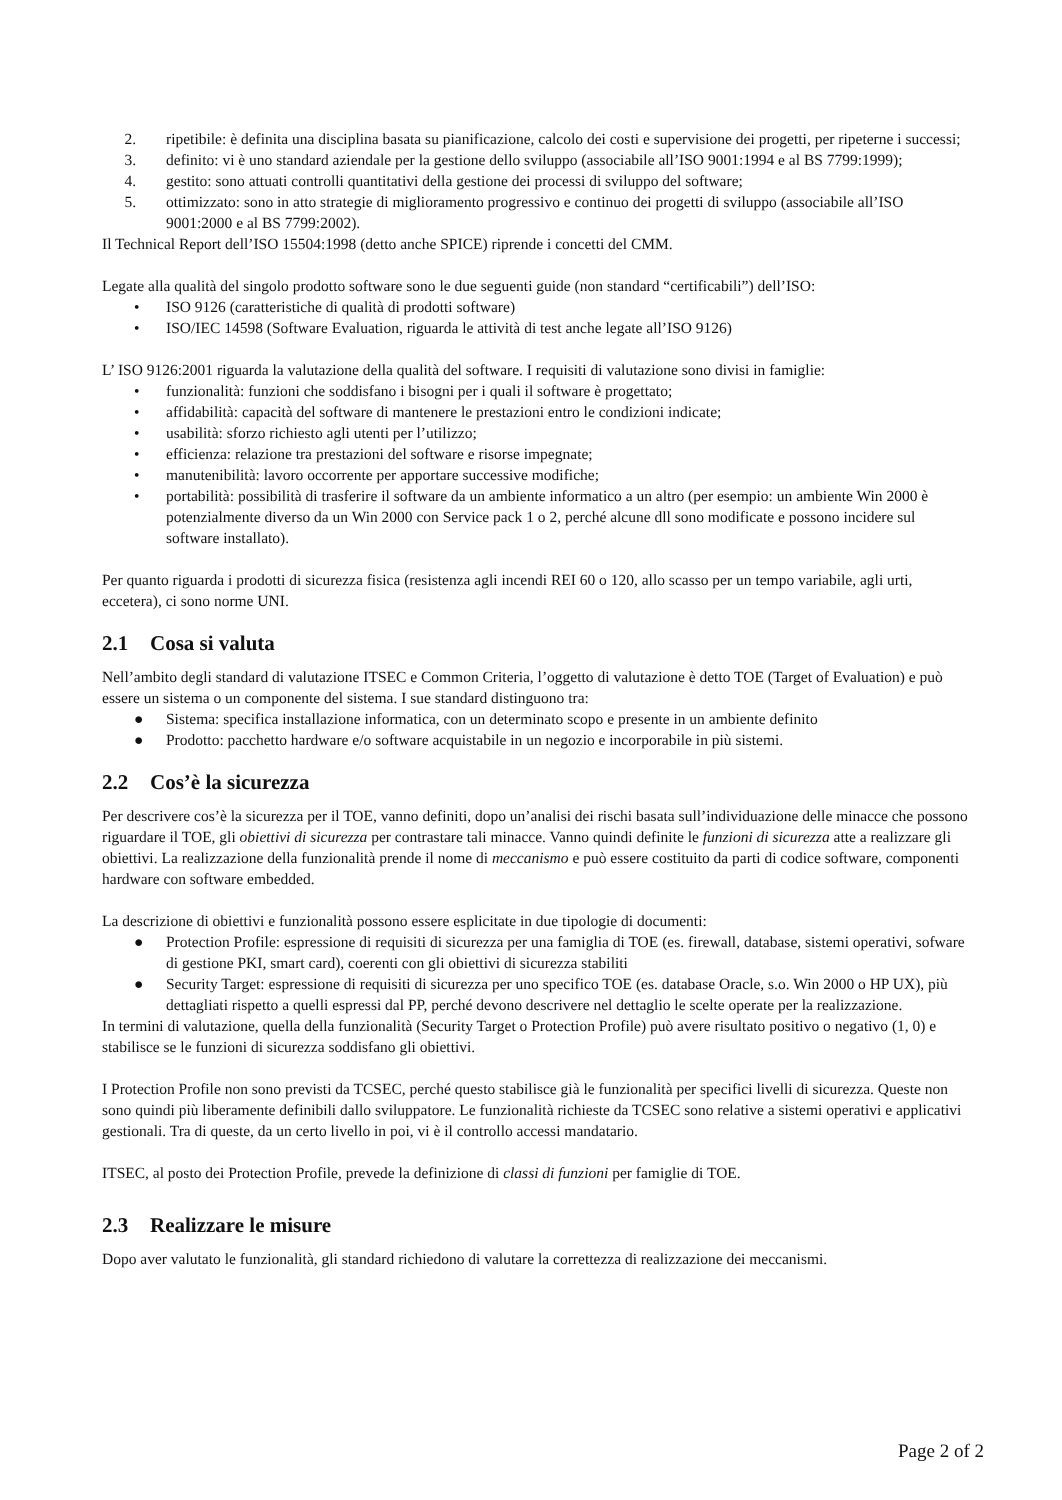2. ripetibile: è definita una disciplina basata su pianificazione, calcolo dei costi e supervisione dei progetti, per ripeterne i successi;
3. definito: vi è uno standard aziendale per la gestione dello sviluppo (associabile all’ISO 9001:1994 e al BS 7799:1999);
4. gestito: sono attuati controlli quantitativi della gestione dei processi di sviluppo del software;
5. ottimizzato: sono in atto strategie di miglioramento progressivo e continuo dei progetti di sviluppo (associabile all’ISO 9001:2000 e al BS 7799:2002).
Il Technical Report dell’ISO 15504:1998 (detto anche SPICE) riprende i concetti del CMM.
Legate alla qualità del singolo prodotto software sono le due seguenti guide (non standard “certificabili”) dell’ISO:
• ISO 9126 (caratteristiche di qualità di prodotti software)
• ISO/IEC 14598 (Software Evaluation, riguarda le attività di test anche legate all’ISO 9126)
L’ ISO 9126:2001 riguarda la valutazione della qualità del software. I requisiti di valutazione sono divisi in famiglie:
• funzionalità: funzioni che soddisfano i bisogni per i quali il software è progettato;
• affidabilità: capacità del software di mantenere le prestazioni entro le condizioni indicate;
• usabilità: sforzo richiesto agli utenti per l’utilizzo;
• efficienza: relazione tra prestazioni del software e risorse impegnate;
• manutenibilità: lavoro occorrente per apportare successive modifiche;
• portabilità: possibilità di trasferire il software da un ambiente informatico a un altro (per esempio: un ambiente Win 2000 è potenzialmente diverso da un Win 2000 con Service pack 1 o 2, perché alcune dll sono modificate e possono incidere sul software installato).
Per quanto riguarda i prodotti di sicurezza fisica (resistenza agli incendi REI 60 o 120, allo scasso per un tempo variabile, agli urti, eccetera), ci sono norme UNI.
2.1 Cosa si valuta
Nell’ambito degli standard di valutazione ITSEC e Common Criteria, l’oggetto di valutazione è detto TOE (Target of Evaluation) e può essere un sistema o un componente del sistema. I sue standard distinguono tra:
● Sistema: specifica installazione informatica, con un determinato scopo e presente in un ambiente definito
● Prodotto: pacchetto hardware e/o software acquistabile in un negozio e incorporabile in più sistemi.
2.2 Cos’è la sicurezza
Per descrivere cos’è la sicurezza per il TOE, vanno definiti, dopo un’analisi dei rischi basata sull’individuazione delle minacce che possono riguardare il TOE, gli obiettivi di sicurezza per contrastare tali minacce. Vanno quindi definite le funzioni di sicurezza atte a realizzare gli obiettivi. La realizzazione della funzionalità prende il nome di meccanismo e può essere costituito da parti di codice software, componenti hardware con software embedded.
La descrizione di obiettivi e funzionalità possono essere esplicitate in due tipologie di documenti:
● Protection Profile: espressione di requisiti di sicurezza per una famiglia di TOE (es. firewall, database, sistemi operativi, sofware di gestione PKI, smart card), coerenti con gli obiettivi di sicurezza stabiliti
● Security Target: espressione di requisiti di sicurezza per uno specifico TOE (es. database Oracle, s.o. Win 2000 o HP UX), più dettagliati rispetto a quelli espressi dal PP, perché devono descrivere nel dettaglio le scelte operate per la realizzazione.
In termini di valutazione, quella della funzionalità (Security Target o Protection Profile) può avere risultato positivo o negativo (1, 0) e stabilisce se le funzioni di sicurezza soddisfano gli obiettivi.
I Protection Profile non sono previsti da TCSEC, perché questo stabilisce già le funzionalità per specifici livelli di sicurezza. Queste non sono quindi più liberamente definibili dallo sviluppatore. Le funzionalità richieste da TCSEC sono relative a sistemi operativi e applicativi gestionali. Tra di queste, da un certo livello in poi, vi è il controllo accessi mandatario.
ITSEC, al posto dei Protection Profile, prevede la definizione di classi di funzioni per famiglie di TOE.
2.3 Realizzare le misure
Dopo aver valutato le funzionalità, gli standard richiedono di valutare la correttezza di realizzazione dei meccanismi.
Page 2 of 2